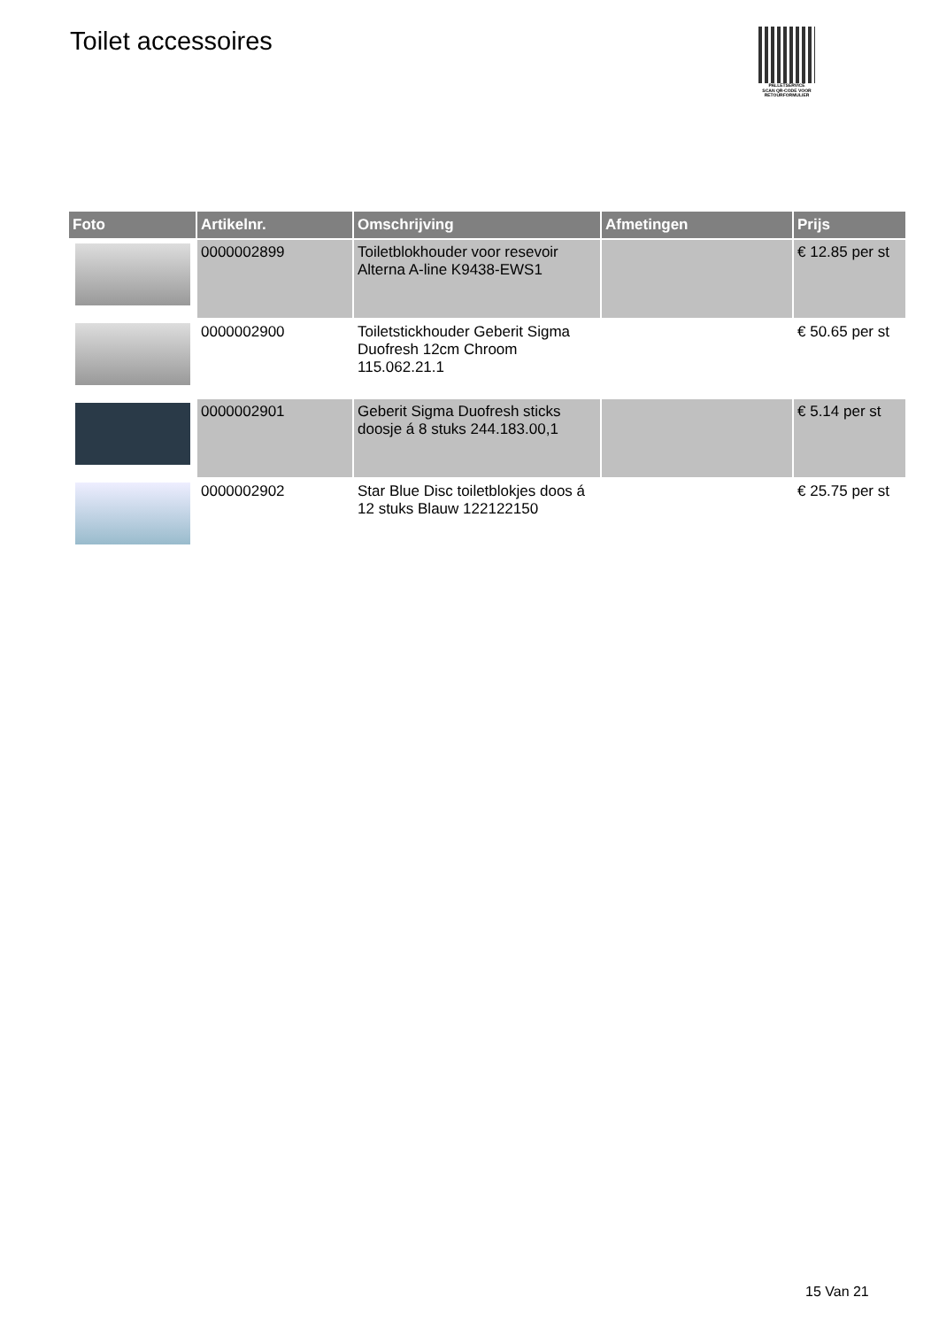Toilet accessoires
PALLETSERVICE
SCAN QR-CODE VOOR RETOURFORMULIER
| Foto | Artikelnr. | Omschrijving | Afmetingen | Prijs |
| --- | --- | --- | --- | --- |
| | 0000002899 | Toiletblokhouder voor resevoir Alterna A-line K9438-EWS1 | | € 12.85 per st |
| | 0000002900 | Toiletstickhouder Geberit Sigma Duofresh 12cm Chroom 115.062.21.1 | | € 50.65 per st |
| | 0000002901 | Geberit Sigma Duofresh sticks doosje á 8 stuks 244.183.00,1 | | € 5.14 per st |
| | 0000002902 | Star Blue Disc toiletblokjes doos á 12 stuks Blauw 122122150 | | € 25.75 per st |
15 Van 21